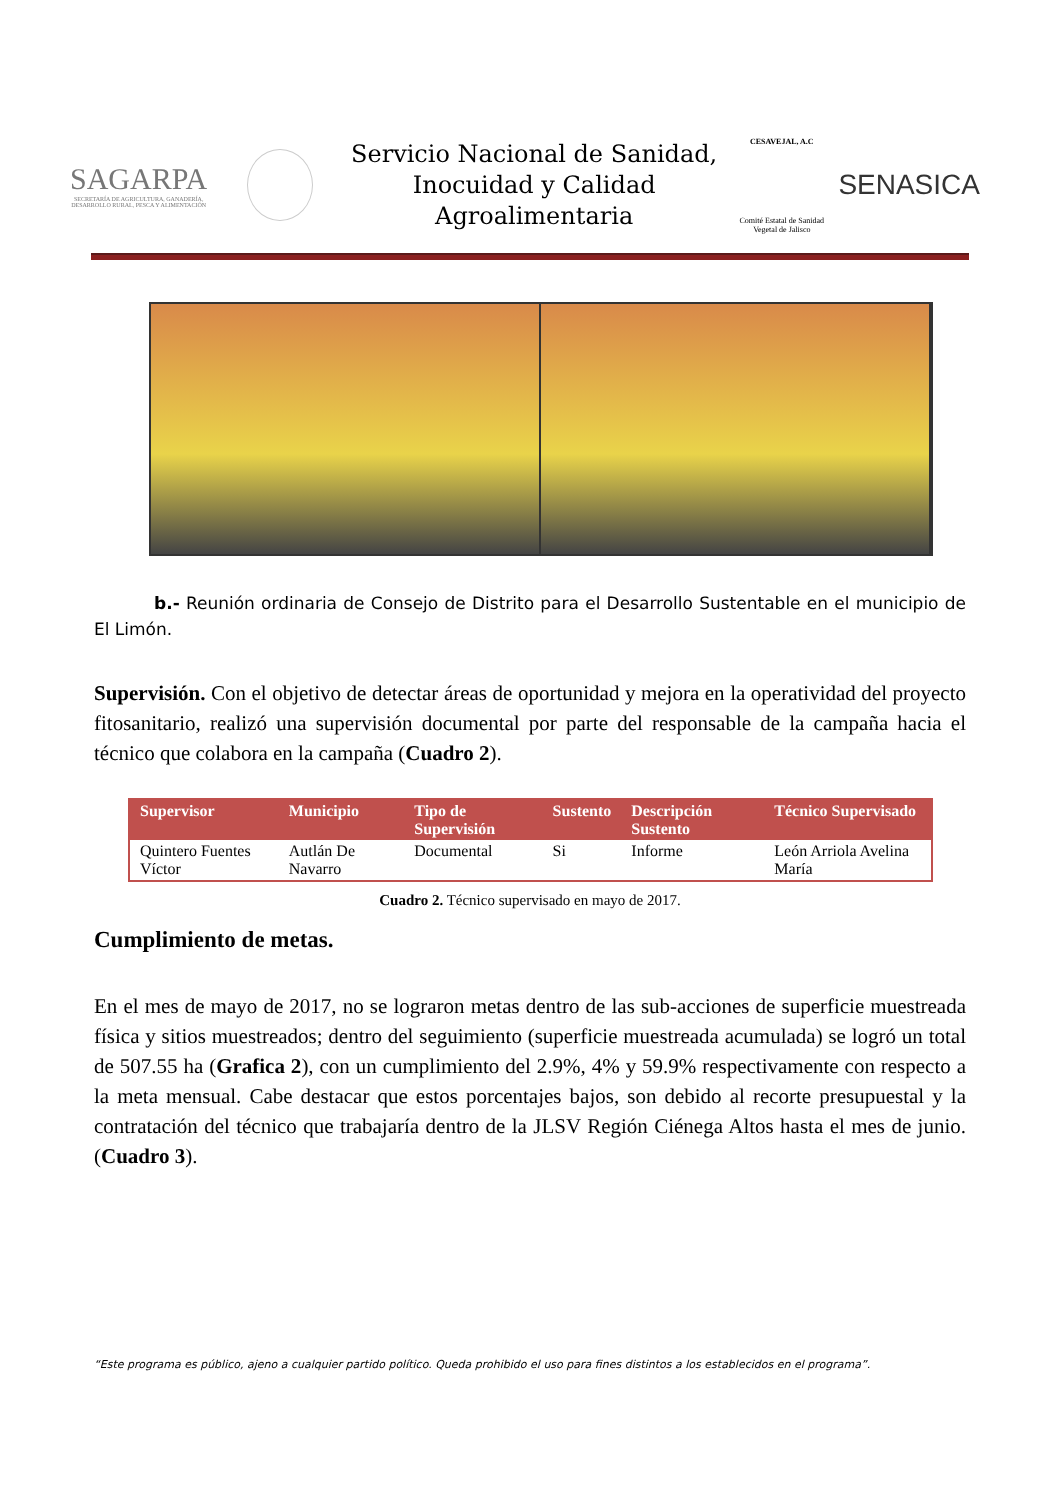SAGARPA
SECRETARÍA DE AGRICULTURA, GANADERÍA, DESARROLLO RURAL, PESCA Y ALIMENTACIÓN
Servicio Nacional de Sanidad, Inocuidad y Calidad Agroalimentaria
CESAVEJAL, A.C
Comité Estatal de Sanidad Vegetal de Jalisco
SENASICA
b.- Reunión ordinaria de Consejo de Distrito para el Desarrollo Sustentable en el municipio de El Limón.
Supervisión. Con el objetivo de detectar áreas de oportunidad y mejora en la operatividad del proyecto fitosanitario, realizó una supervisión documental por parte del responsable de la campaña hacia el técnico que colabora en la campaña (Cuadro 2).
| Supervisor | Municipio | Tipo de Supervisión | Sustento | Descripción Sustento | Técnico Supervisado |
| --- | --- | --- | --- | --- | --- |
| Quintero Fuentes Víctor | Autlán De Navarro | Documental | Si | Informe | León Arriola Avelina María |
Cuadro 2. Técnico supervisado en mayo de 2017.
Cumplimiento de metas.
En el mes de mayo de 2017, no se lograron metas dentro de las sub-acciones de superficie muestreada física y sitios muestreados; dentro del seguimiento (superficie muestreada acumulada) se logró un total de 507.55 ha (Grafica 2), con un cumplimiento del 2.9%, 4% y 59.9% respectivamente con respecto a la meta mensual. Cabe destacar que estos porcentajes bajos, son debido al recorte presupuestal y la contratación del técnico que trabajaría dentro de la JLSV Región Ciénega Altos hasta el mes de junio. (Cuadro 3).
“Este programa es público, ajeno a cualquier partido político. Queda prohibido el uso para fines distintos a los establecidos en el programa”.